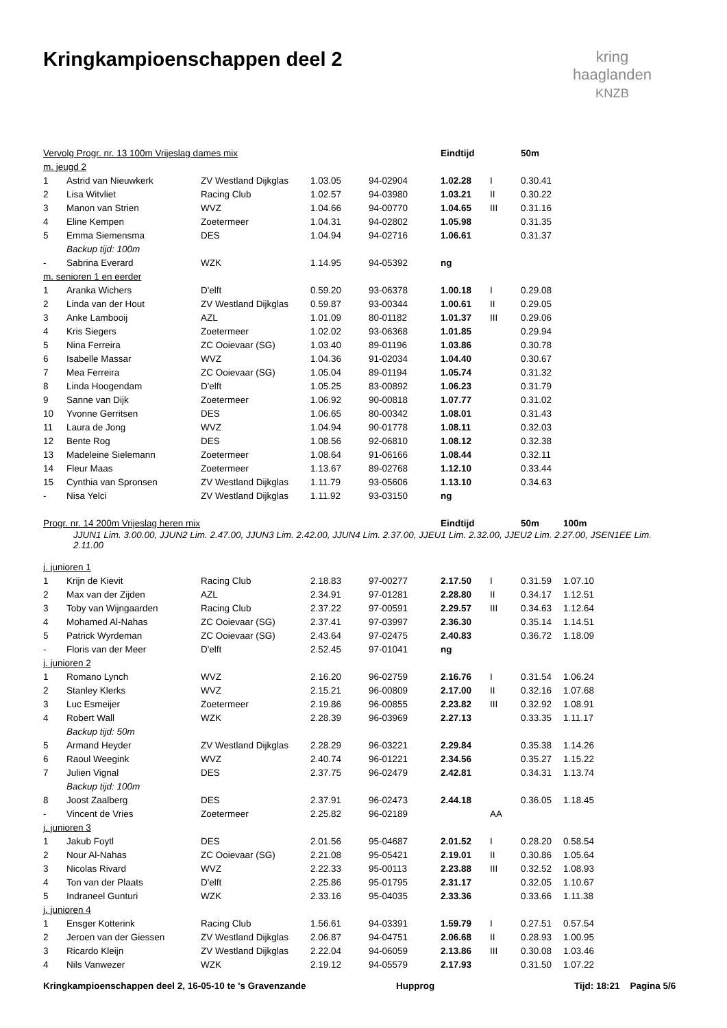Kringkampioenschappen deel 2
kring
haaglanden
KNZB
| Vervolg Progr. nr. 13 100m Vrijeslag dames mix | | | | | Eindtijd | | 50m | |
| --- | --- | --- | --- | --- | --- | --- | --- | --- |
| m. jeugd 2 | | | | | | | | |
| 1 | Astrid van Nieuwkerk | ZV Westland Dijkglas | 1.03.05 | 94-02904 | 1.02.28 | I | 0.30.41 | |
| 2 | Lisa Witvliet | Racing Club | 1.02.57 | 94-03980 | 1.03.21 | II | 0.30.22 | |
| 3 | Manon van Strien | WVZ | 1.04.66 | 94-00770 | 1.04.65 | III | 0.31.16 | |
| 4 | Eline Kempen | Zoetermeer | 1.04.31 | 94-02802 | 1.05.98 | | 0.31.35 | |
| 5 | Emma Siemensma | DES | 1.04.94 | 94-02716 | 1.06.61 | | 0.31.37 | |
| | Backup tijd: 100m | | | | | | | |
| - | Sabrina Everard | WZK | 1.14.95 | 94-05392 | ng | | | |
| m. senioren 1 en eerder | | | | | | | | |
| 1 | Aranka Wichers | D'elft | 0.59.20 | 93-06378 | 1.00.18 | I | 0.29.08 | |
| 2 | Linda van der Hout | ZV Westland Dijkglas | 0.59.87 | 93-00344 | 1.00.61 | II | 0.29.05 | |
| 3 | Anke Lambooij | AZL | 1.01.09 | 80-01182 | 1.01.37 | III | 0.29.06 | |
| 4 | Kris Siegers | Zoetermeer | 1.02.02 | 93-06368 | 1.01.85 | | 0.29.94 | |
| 5 | Nina Ferreira | ZC Ooievaar (SG) | 1.03.40 | 89-01196 | 1.03.86 | | 0.30.78 | |
| 6 | Isabelle Massar | WVZ | 1.04.36 | 91-02034 | 1.04.40 | | 0.30.67 | |
| 7 | Mea Ferreira | ZC Ooievaar (SG) | 1.05.04 | 89-01194 | 1.05.74 | | 0.31.32 | |
| 8 | Linda Hoogendam | D'elft | 1.05.25 | 83-00892 | 1.06.23 | | 0.31.79 | |
| 9 | Sanne van Dijk | Zoetermeer | 1.06.92 | 90-00818 | 1.07.77 | | 0.31.02 | |
| 10 | Yvonne Gerritsen | DES | 1.06.65 | 80-00342 | 1.08.01 | | 0.31.43 | |
| 11 | Laura de Jong | WVZ | 1.04.94 | 90-01778 | 1.08.11 | | 0.32.03 | |
| 12 | Bente Rog | DES | 1.08.56 | 92-06810 | 1.08.12 | | 0.32.38 | |
| 13 | Madeleine Sielemann | Zoetermeer | 1.08.64 | 91-06166 | 1.08.44 | | 0.32.11 | |
| 14 | Fleur Maas | Zoetermeer | 1.13.67 | 89-02768 | 1.12.10 | | 0.33.44 | |
| 15 | Cynthia van Spronsen | ZV Westland Dijkglas | 1.11.79 | 93-05606 | 1.13.10 | | 0.34.63 | |
| - | Nisa Yelci | ZV Westland Dijkglas | 1.11.92 | 93-03150 | ng | | | |
| Progr. nr. 14 200m Vrijeslag heren mix | | | | | Eindtijd | | 50m | 100m |
| | JJUN1 Lim. 3.00.00, JJUN2 Lim. 2.47.00, JJUN3 Lim. 2.42.00, JJUN4 Lim. 2.37.00, JJEU1 Lim. 2.32.00, JJEU2 Lim. 2.27.00, JSEN1EE Lim. 2.11.00 | | | | | | | |
| j. junioren 1 | | | | | | | | |
| 1 | Krijn de Kievit | Racing Club | 2.18.83 | 97-00277 | 2.17.50 | I | 0.31.59 | 1.07.10 |
| 2 | Max van der Zijden | AZL | 2.34.91 | 97-01281 | 2.28.80 | II | 0.34.17 | 1.12.51 |
| 3 | Toby van Wijngaarden | Racing Club | 2.37.22 | 97-00591 | 2.29.57 | III | 0.34.63 | 1.12.64 |
| 4 | Mohamed Al-Nahas | ZC Ooievaar (SG) | 2.37.41 | 97-03997 | 2.36.30 | | 0.35.14 | 1.14.51 |
| 5 | Patrick Wyrdeman | ZC Ooievaar (SG) | 2.43.64 | 97-02475 | 2.40.83 | | 0.36.72 | 1.18.09 |
| - | Floris van der Meer | D'elft | 2.52.45 | 97-01041 | ng | | | |
| j. junioren 2 | | | | | | | | |
| 1 | Romano Lynch | WVZ | 2.16.20 | 96-02759 | 2.16.76 | I | 0.31.54 | 1.06.24 |
| 2 | Stanley Klerks | WVZ | 2.15.21 | 96-00809 | 2.17.00 | II | 0.32.16 | 1.07.68 |
| 3 | Luc Esmeijer | Zoetermeer | 2.19.86 | 96-00855 | 2.23.82 | III | 0.32.92 | 1.08.91 |
| 4 | Robert Wall | WZK | 2.28.39 | 96-03969 | 2.27.13 | | 0.33.35 | 1.11.17 |
| | Backup tijd: 50m | | | | | | | |
| 5 | Armand Heyder | ZV Westland Dijkglas | 2.28.29 | 96-03221 | 2.29.84 | | 0.35.38 | 1.14.26 |
| 6 | Raoul Weegink | WVZ | 2.40.74 | 96-01221 | 2.34.56 | | 0.35.27 | 1.15.22 |
| 7 | Julien Vignal | DES | 2.37.75 | 96-02479 | 2.42.81 | | 0.34.31 | 1.13.74 |
| | Backup tijd: 100m | | | | | | | |
| 8 | Joost Zaalberg | DES | 2.37.91 | 96-02473 | 2.44.18 | | 0.36.05 | 1.18.45 |
| - | Vincent de Vries | Zoetermeer | 2.25.82 | 96-02189 | | AA | | |
| j. junioren 3 | | | | | | | | |
| 1 | Jakub Foytl | DES | 2.01.56 | 95-04687 | 2.01.52 | I | 0.28.20 | 0.58.54 |
| 2 | Nour Al-Nahas | ZC Ooievaar (SG) | 2.21.08 | 95-05421 | 2.19.01 | II | 0.30.86 | 1.05.64 |
| 3 | Nicolas Rivard | WVZ | 2.22.33 | 95-00113 | 2.23.88 | III | 0.32.52 | 1.08.93 |
| 4 | Ton van der Plaats | D'elft | 2.25.86 | 95-01795 | 2.31.17 | | 0.32.05 | 1.10.67 |
| 5 | Indraneel Gunturi | WZK | 2.33.16 | 95-04035 | 2.33.36 | | 0.33.66 | 1.11.38 |
| j. junioren 4 | | | | | | | | |
| 1 | Ensger Kotterink | Racing Club | 1.56.61 | 94-03391 | 1.59.79 | I | 0.27.51 | 0.57.54 |
| 2 | Jeroen van der Giessen | ZV Westland Dijkglas | 2.06.87 | 94-04751 | 2.06.68 | II | 0.28.93 | 1.00.95 |
| 3 | Ricardo Kleijn | ZV Westland Dijkglas | 2.22.04 | 94-06059 | 2.13.86 | III | 0.30.08 | 1.03.46 |
| 4 | Nils Vanwezer | WZK | 2.19.12 | 94-05579 | 2.17.93 | | 0.31.50 | 1.07.22 |
Kringkampioenschappen deel 2, 16-05-10 te 's Gravenzande Hupprog Tijd: 18:21 Pagina 5/6